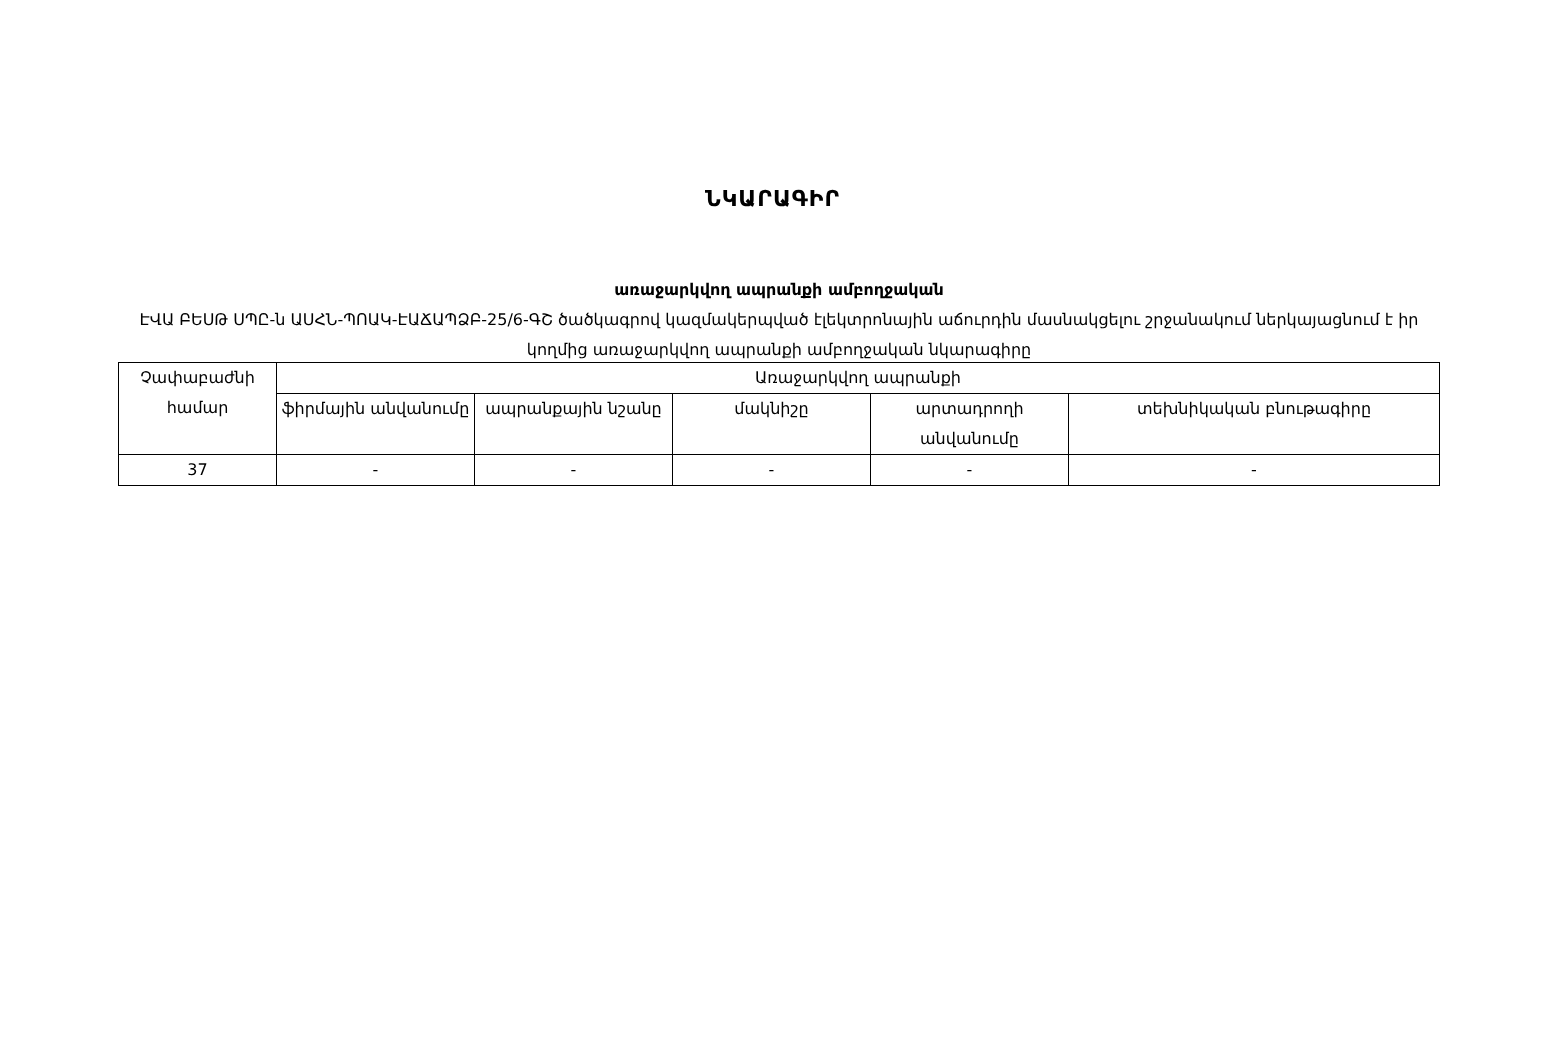ՆԿԱՐԱԳԻՐ
առաջարկվող ապրանքի ամբողջական
ԷՎԱ ԲԵՍԹ ՍՊԸ-ն ԱՍՀՆ-ՊՈԱԿ-ԷԱՃԱՊՁԲ-25/6-ԳՇ ծածկագրով կազմակերպված էլեկտրոնային աճուրդին մասնակցելու շրջանակում ներկայացնում է իր կողմից առաջարկվող ապրանքի ամբողջական նկարագիրը
| Չափաբաժնի համար | Առաջարկվող ապրանքի | | | | |
| --- | --- | --- | --- | --- | --- |
| | ֆիրմային անվանումը | ապրանքային նշանը | մակնիշը | արտադրողի անվանումը | տեխնիկական բնութագիրը |
| 37 | - | - | - | - | - |